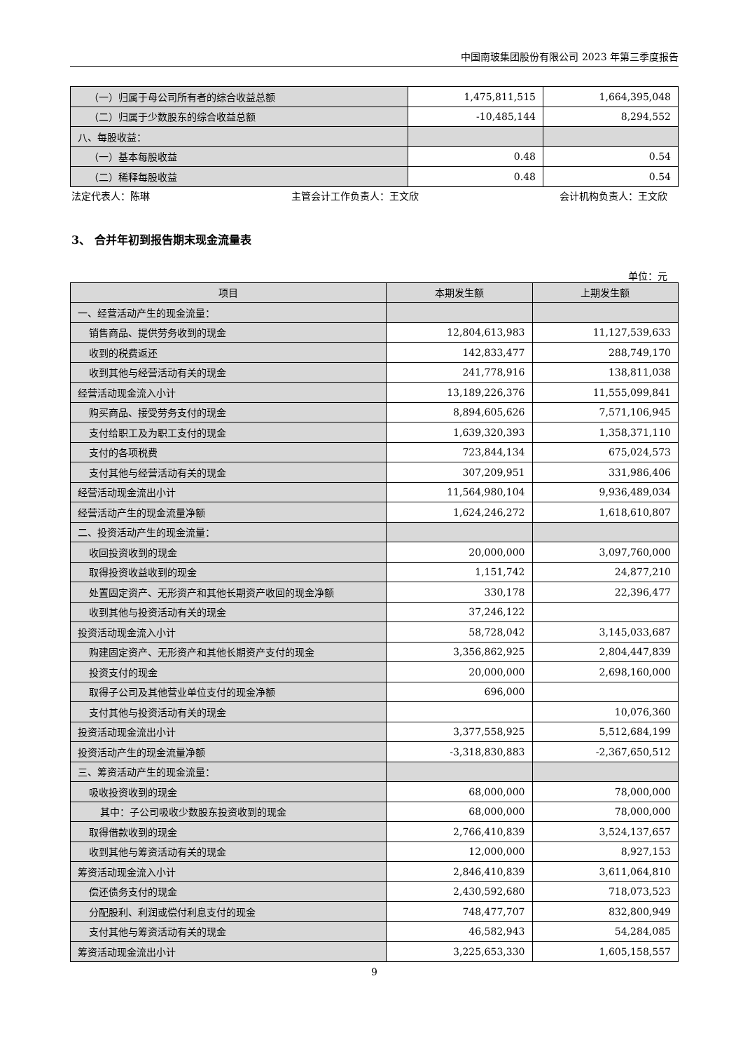中国南玻集团股份有限公司 2023 年第三季度报告
| （一）归属于母公司所有者的综合收益总额 | 1,475,811,515 | 1,664,395,048 |
| （二）归属于少数股东的综合收益总额 | -10,485,144 | 8,294,552 |
| 八、每股收益： | | |
| （一）基本每股收益 | 0.48 | 0.54 |
| （二）稀释每股收益 | 0.48 | 0.54 |
法定代表人：陈琳 主管会计工作负责人：王文欣 会计机构负责人：王文欣
3、 合并年初到报告期末现金流量表
单位：元
| 项目 | 本期发生额 | 上期发生额 |
| --- | --- | --- |
| 一、经营活动产生的现金流量： | | |
| 销售商品、提供劳务收到的现金 | 12,804,613,983 | 11,127,539,633 |
| 收到的税费返还 | 142,833,477 | 288,749,170 |
| 收到其他与经营活动有关的现金 | 241,778,916 | 138,811,038 |
| 经营活动现金流入小计 | 13,189,226,376 | 11,555,099,841 |
| 购买商品、接受劳务支付的现金 | 8,894,605,626 | 7,571,106,945 |
| 支付给职工及为职工支付的现金 | 1,639,320,393 | 1,358,371,110 |
| 支付的各项税费 | 723,844,134 | 675,024,573 |
| 支付其他与经营活动有关的现金 | 307,209,951 | 331,986,406 |
| 经营活动现金流出小计 | 11,564,980,104 | 9,936,489,034 |
| 经营活动产生的现金流量净额 | 1,624,246,272 | 1,618,610,807 |
| 二、投资活动产生的现金流量： | | |
| 收回投资收到的现金 | 20,000,000 | 3,097,760,000 |
| 取得投资收益收到的现金 | 1,151,742 | 24,877,210 |
| 处置固定资产、无形资产和其他长期资产收回的现金净额 | 330,178 | 22,396,477 |
| 收到其他与投资活动有关的现金 | 37,246,122 | |
| 投资活动现金流入小计 | 58,728,042 | 3,145,033,687 |
| 购建固定资产、无形资产和其他长期资产支付的现金 | 3,356,862,925 | 2,804,447,839 |
| 投资支付的现金 | 20,000,000 | 2,698,160,000 |
| 取得子公司及其他营业单位支付的现金净额 | 696,000 | |
| 支付其他与投资活动有关的现金 | | 10,076,360 |
| 投资活动现金流出小计 | 3,377,558,925 | 5,512,684,199 |
| 投资活动产生的现金流量净额 | -3,318,830,883 | -2,367,650,512 |
| 三、筹资活动产生的现金流量： | | |
| 吸收投资收到的现金 | 68,000,000 | 78,000,000 |
| 其中：子公司吸收少数股东投资收到的现金 | 68,000,000 | 78,000,000 |
| 取得借款收到的现金 | 2,766,410,839 | 3,524,137,657 |
| 收到其他与筹资活动有关的现金 | 12,000,000 | 8,927,153 |
| 筹资活动现金流入小计 | 2,846,410,839 | 3,611,064,810 |
| 偿还债务支付的现金 | 2,430,592,680 | 718,073,523 |
| 分配股利、利润或偿付利息支付的现金 | 748,477,707 | 832,800,949 |
| 支付其他与筹资活动有关的现金 | 46,582,943 | 54,284,085 |
| 筹资活动现金流出小计 | 3,225,653,330 | 1,605,158,557 |
9